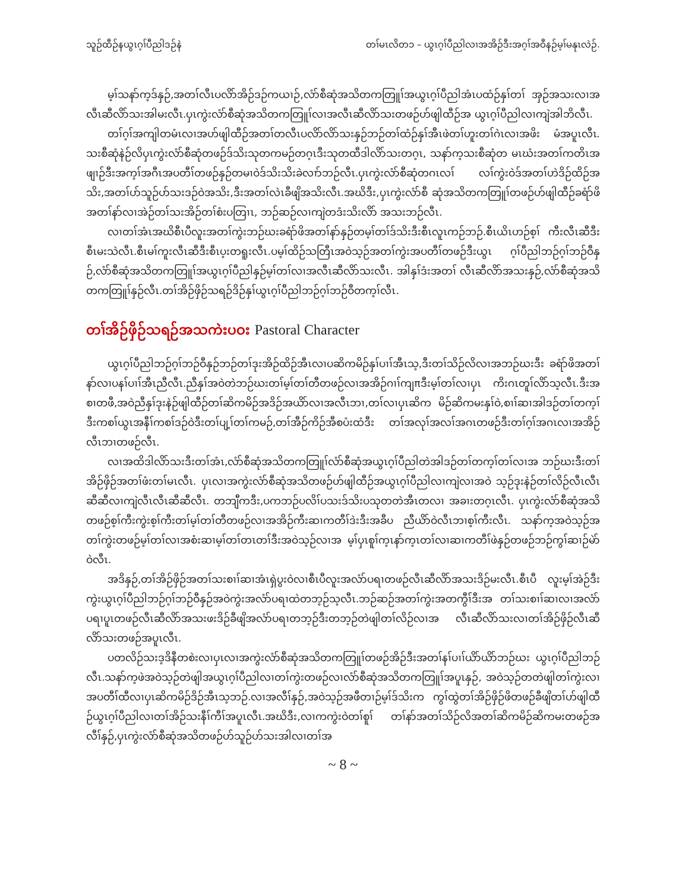သူဉ်ထီဉ်နယွၤဂ့ၢ်ပီညါဒဉ်နဲ တၢ်မၤလိတ၁ – ယွၤဂ့ၢ်ပီညါလၢအအိဉ်ဒီးအဂ့ၢ်အဝီနဉ်မ့ၢ်မနုၤလဲဉ်.
မ့ၢ်သနာ်က့ဒ်နှဉ်,အတၢ်လီၤပလိာ်အိဉ်ဒဉ်ကယၢဉ်,လံာ်စီဆုံအသိတကတြူၢ်အယွၤဂ့ၢ်ပီညါအံၤပထံဉ်နှၢ်တၢ် အှဉ်အသးလၢအလီၤဆီလိာ်သးအါမးလီၤ.ပှၤကွဲးလံာ်စီဆုံအသိတကတြူၢ်လၢအလီၤဆီလိာ်သးတဖဉ်ဟ်ဖျါထီဉ်အ ယွၤဂ့ၢ်ပီညါလၢကျဲအါဘိလီၤ.
တၢ်ဂ့ၢ်အကျါတမံၤလၢအဟ်ဖျါထီဉ်အတၢ်တလီၤပလိာ်လိာ်သးနှဉ်ဘဉ်တၢ်ထံဉ်နှၢ်အီၤဖဲတၢ်ဟူးတၢ်ဂဲၤလၢအဖိး မံအပူၤလီၤ. သးစီဆုံနဲဉ်လိပှၤကွဲးလံာ်စီဆုံတဖဉ်ဒ်သိးသုတကမဉ်တဂ့ၤဒီးသုတထီဒါလိာ်သးတဂ့ၤ, သနာ်က့သးစီဆုံတ မၤဃံးအတၢ်ကတိၤအဖျၢဉ်ဒီးအက့ၢ်အဂီၤအပတီၢ်တဖဉ်နှဉ်တမၢဝဲဒ်သိးသိးခဲလၢာ်ဘဉ်လီၤ.ပှၤကွဲးလံာ်စီဆုံတဂၤလၢ် လၢ်ကွဲးဝဲဒ်အတၢ်ဟဲဒိဉ်ထိဉ်အသိး,အတၢ်ပာ်သူဉ်ပာ်သးဒဉ်ဝဲအသိး,ဒီးအတၢ်လဲၤခီဖျိအသိးလီၤ.အဃိဒီး,ပှၤကွဲးလံာ်စီ ဆုံအသိတကတြူၢ်တဖဉ်ဟ်ဖျါထီဉ်ခရံာ်ဖိအတၢ်နာ်လၢအဲဉ်တၢ်သးအိဉ်တၢ်စံးပတြၢၤ, ဘဉ်ဆဉ်လၢကျဲတဒံးသိးလိာ် အသးဘဉ်လီၤ.
လၢတၢ်အံၤအဃိစီၤပီလူးအတၢ်ကွဲးဘဉ်ဃးခရံာ်ဖိအတၢ်နာ်နှဉ်တမ့ၢ်တၢ်ဒ်သိးဒီးစီၤလူၤကဉ်ဘဉ်.စီၤယိၤဟဉ်စ့ၢ် ကီးလီၤဆီဒီးစီၤမးသဲလီၤ.စီၤမၢ်ကူးလီၤဆီဒီးစီၤပ့းတရူးလီၤ.ပမ့ၢ်ထိဉ်သတြီၤအဝဲသ့ဉ်အတၢ်ကွဲးအပတီၢ်တဖဉ်ဒီးယွၤ ဂ့ၢ်ပီညါဘဉ်ဂ့ၢ်ဘဉ်ဝီနှဉ်,လံာ်စီဆုံအသိတကတြူၢ်အယွၤဂ့ၢ်ပီညါနှဉ်မ့ၢ်တၢ်လၢအလီၤဆီလိာ်သးလီၤ. အါနှၢ်ဒံးအတၢ် လီၤဆီလိာ်အသးနှဉ်,လံာ်စီဆုံအသိတကတြူၢ်နှဉ်လီၤ.တၢ်အိဉ်ဖှိဉ်သရဉ်ဒိဉ်နှၢ်ယွၤဂ့ၢ်ပီညါဘဉ်ဂ့ၢ်ဘဉ်ဝီတက့ၢ်လီၤ.
တၢ်အိဉ်ဖှိဉ်သရဉ်အသကဲးပဝး Pastoral Character
ယွၤဂ့ၢ်ပီညါဘဉ်ဂ့ၢ်ဘဉ်ဝီနှဉ်ဘဉ်တၢ်ဒုးအိဉ်ထိဉ်အီၤလၢပဆိကမိဉ်နှၢ်ပၢၢ်အီၤသ့,ဒီးတၢ်သိဉ်လိလၢအဘဉ်ဃးဒီး ခရံာ်ဖိအတၢ်နာ်လၢပနၢ်ပၢၢ်အီၤညီလီၤ.ညီနှၢ်အဝဲတဲဘဉ်ဃးတၢ်မ့ၢ်တၢ်တီတဖဉ်လၢအအိဉ်ဂၢၢ်ကျπဒီးမ့ၢ်တၢ်လၢပှၤ ကိးဂၤတူၢ်လိာ်သ့လီၤ.ဒီးအစၢတဖီ,အဝဲညီနှၢ်ဒုးနဲဉ်ဖျါထီဉ်တၢ်ဆိကမိဉ်အဒိဉ်အယိာ်လၢအလီၤဘၢ,တၢ်လၢပှၤဆိက မိဉ်ဆိကမးနှၢ်ဝဲ,စၢၢ်ဆၢအါဒဉ်တၢ်တက့ၢ်ဒီးကစၢ်ယွၤအနီၢ်ကစၢ်ဒဉ်ဝဲဒီးတၢ်ပျ့ၢ်တၢ်ကမဉ်,တၢ်အီဉ်ကိဉ်အီစပံးထံဒီး တၢ်အလုၢ်အလၢ်အဂၤတဖဉ်ဒီးတၢ်ဂ့ၢ်အဂၤလၢအအိဉ်လီၤဘၢတဖဉ်လီၤ.
လၢအထိဒါလိာ်သးဒီးတၢ်အံၤ,လံာ်စီဆုံအသိတကတြူၢ်လံာ်စီဆုံအယွၤဂ့ၢ်ပီညါတဲအါဒဉ်တၢ်တက့ၢ်တၢ်လၢအ ဘဉ်ဃးဒီးတၢ်အိဉ်ဖှိဉ်အတၢ်ဖံးတၢ်မၤလီၤ. ပှၤလၢအကွဲးလံာ်စီဆုံအသိတဖဉ်ဟ်ဖျါထီဉ်အယွၤဂ့ၢ်ပီညါလၢကျဲလၢအဝဲ သ့ဉ်ဒုးနဲဉ်တၢ်လိဉ်လီၤလီၤဆီဆီလၢကျဲလီၤလီၤဆီဆီလီၤ. တဘျီကဒီး,ပကဘဉ်ပလိၢ်ပသးဒ်သိးပသုတတဲအီၤတလၢ အခၢးတဂ့ၤလီၤ. ပှၤကွဲးလံာ်စီဆုံအသိတဖဉ်စ့ၢ်ကီးကွဲးစ့ၢ်ကီးတၢ်မ့ၢ်တၢ်တီတဖဉ်လၢအအိဉ်ကီးဆၢကတီၢ်ဒဲးဒီးအခီပ ညီယိာ်ဝဲလီၤဘၢစ့ၢ်ကီးလီၤ. သနာ်က့အဝဲသ့ဉ်အတၢ်ကွဲးတဖဉ်မ့ၢ်တၢ်လၢအစံးဆၢမ့ၢ်တၢ်တၤတၢ်ဒီးအဝဲသ့ဉ်လၢအ မ့ၢ်ပှၤစူၢ်က့ၤနာ်က့ၤတၢ်လၢဆၢကတီၢ်ဖဲနှဉ်တဖဉ်ဘဉ်ကွၢ်ဆၢဉ်မဲာ်ဝဲလီၤ.
အဒိနှဉ်,တၢ်အိဉ်ဖှိဉ်အတၢ်သးစၢၢ်ဆၢအံၤရှဲပွးဝဲလၢစီၤပီလူးအလံာ်ပရၢတဖဉ်လီၤဆီလိာ်အသးဒိဉ်မးလီၤ.စီၤပီ လူးမ့ၢ်အဲဉ်ဒီးကွဲးယွၤဂ့ၢ်ပီညါဘဉ်ဂ့ၢ်ဘဉ်ဝီနှဉ်အဝဲကွဲးအလံာ်ပရၢထဲတဘ့ဉ်သ့လီၤ.ဘဉ်ဆဉ်အတၢ်ကွဲးအတကွီၢ်ဒီးအ တၢ်သးစၢၢ်ဆၢလၢအလံာ်ပရၢပူၤတဖဉ်လီၤဆီလိာ်အသးဖးဒိဉ်ခီဖျိအလံာ်ပရၢတဘ့ဉ်ဒီးတဘ့ဉ်တဲဖျါတၢ်လိဉ်လၢအ လီၤဆီလိာ်သးလၢတၢ်အိဉ်ဖှိဉ်လီၤဆီလိာ်သးတဖဉ်အပူၤလီၤ.
ပတလိဉ်သးဒ့ဒိနီတစဲးလၢပှၤလၢအကွဲးလံာ်စီဆုံအသိတကတြူၢ်တဖဉ်အိဉ်ဒီးအတၢ်နၢ်ပၢၢ်ယိာ်ယိာ်ဘဉ်ဃး ယွၤဂ့ၢ်ပီညါဘဉ်လီၤ.သနာ်က့ဖဲအဝဲသ့ဉ်တဲဖျါအယွၤဂ့ၢ်ပီညါလၢတၢ်ကွဲးတဖဉ်လၢလံာ်စီဆုံအသိတကတြူၢ်အပူၤနှဉ်, အဝဲသ့ဉ်တတဲဖျါတၢ်ကွဲးလၢအပတီၢ်ထီလၢပှၤဆိကမိဉ်ဒိဉ်အီၤသ့ဘဉ်.လၢအလီၢ်နှဉ်,အဝဲသ့ဉ်အဖီတၢဉ်မ့ၢ်ဒ်သိးက ကွၢ်ထွဲတၢ်အိဉ်ဖှိဉ်ဖိတဖဉ်ခီဖျိတၢ်ဟ်ဖျါထီဉ်ယွၤဂ့ၢ်ပီညါလၢတၢ်အိဉ်သးနီၢ်ကီၢ်အပူၤလီၤ.အဃိဒီး,လၢကကွဲးဝဲတၢ်စူၢ် တၢ်နာ်အတၢ်သိဉ်လိအတၢ်ဆိကမိဉ်ဆိကမးတဖဉ်အလီၢ်နှဉ်,ပှၤကွဲးလံာ်စီဆုံအသိတဖဉ်ဟ်သူဉ်ဟ်သးအါလၢတၢ်အ
~ 8 ~